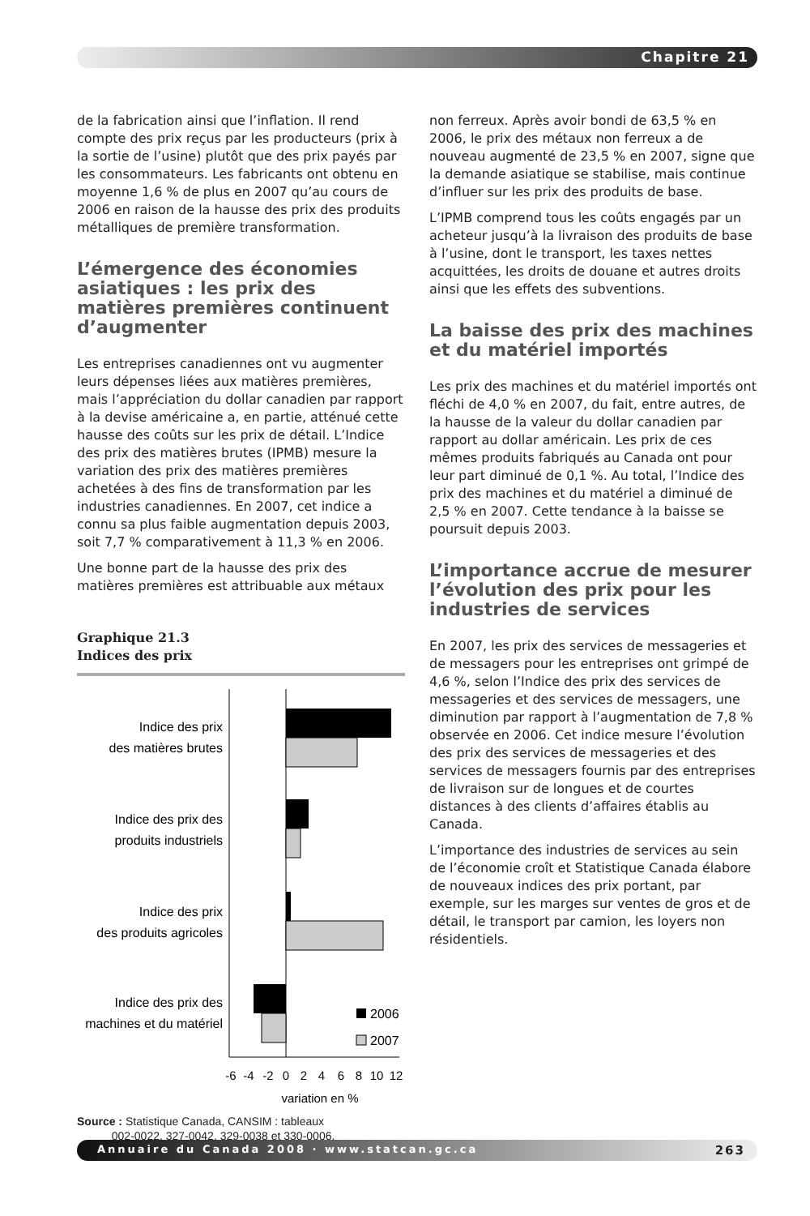Chapitre 21
de la fabrication ainsi que l’inflation. Il rend compte des prix reçus par les producteurs (prix à la sortie de l’usine) plutôt que des prix payés par les consommateurs. Les fabricants ont obtenu en moyenne 1,6 % de plus en 2007 qu’au cours de 2006 en raison de la hausse des prix des produits métalliques de première transformation.
L’émergence des économies asiatiques : les prix des matières premières continuent d’augmenter
Les entreprises canadiennes ont vu augmenter leurs dépenses liées aux matières premières, mais l’appréciation du dollar canadien par rapport à la devise américaine a, en partie, atténué cette hausse des coûts sur les prix de détail. L’Indice des prix des matières brutes (IPMB) mesure la variation des prix des matières premières achetées à des fins de transformation par les industries canadiennes. En 2007, cet indice a connu sa plus faible augmentation depuis 2003, soit 7,7 % comparativement à 11,3 % en 2006.
Une bonne part de la hausse des prix des matières premières est attribuable aux métaux
Graphique 21.3
Indices des prix
Indice des prix
des matières brutes
Indice des prix des
produits industriels
Indice des prix
des produits agricoles
Indice des prix des
machines et du matériel
2006
2007
-6
-4
-2
0
2
4
6
8
10
12
variation en %
Source : Statistique Canada, CANSIM : tableaux
002-0022, 327-0042, 329-0038 et 330-0006.
non ferreux. Après avoir bondi de 63,5 % en 2006, le prix des métaux non ferreux a de nouveau augmenté de 23,5 % en 2007, signe que la demande asiatique se stabilise, mais continue d’influer sur les prix des produits de base.
L’IPMB comprend tous les coûts engagés par un acheteur jusqu’à la livraison des produits de base à l’usine, dont le transport, les taxes nettes acquittées, les droits de douane et autres droits ainsi que les effets des subventions.
La baisse des prix des machines et du matériel importés
Les prix des machines et du matériel importés ont fléchi de 4,0 % en 2007, du fait, entre autres, de la hausse de la valeur du dollar canadien par rapport au dollar américain. Les prix de ces mêmes produits fabriqués au Canada ont pour leur part diminué de 0,1 %. Au total, l’Indice des prix des machines et du matériel a diminué de 2,5 % en 2007. Cette tendance à la baisse se poursuit depuis 2003.
L’importance accrue de mesurer l’évolution des prix pour les industries de services
En 2007, les prix des services de messageries et de messagers pour les entreprises ont grimpé de 4,6 %, selon l’Indice des prix des services de messageries et des services de messagers, une diminution par rapport à l’augmentation de 7,8 % observée en 2006. Cet indice mesure l’évolution des prix des services de messageries et des services de messagers fournis par des entreprises de livraison sur de longues et de courtes distances à des clients d’affaires établis au Canada.
L’importance des industries de services au sein de l’économie croît et Statistique Canada élabore de nouveaux indices des prix portant, par exemple, sur les marges sur ventes de gros et de détail, le transport par camion, les loyers non résidentiels.
Annuaire du Canada 2008 · www.statcan.gc.ca
263